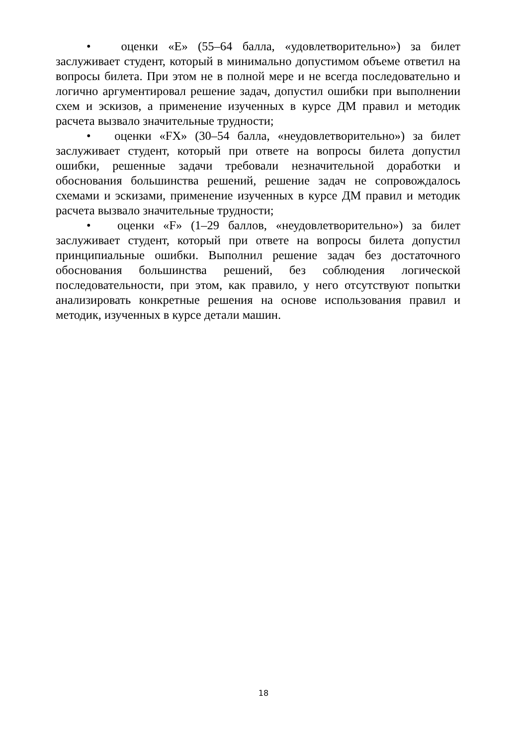• оценки «E» (55–64 балла, «удовлетворительно») за билет заслуживает студент, который в минимально допустимом объеме ответил на вопросы билета. При этом не в полной мере и не всегда последовательно и логично аргументировал решение задач, допустил ошибки при выполнении схем и эскизов, а применение изученных в курсе ДМ правил и методик расчета вызвало значительные трудности;
• оценки «FX» (30–54 балла, «неудовлетворительно») за билет заслуживает студент, который при ответе на вопросы билета допустил ошибки, решенные задачи требовали незначительной доработки и обоснования большинства решений, решение задач не сопровождалось схемами и эскизами, применение изученных в курсе ДМ правил и методик расчета вызвало значительные трудности;
• оценки «F» (1–29 баллов, «неудовлетворительно») за билет заслуживает студент, который при ответе на вопросы билета допустил принципиальные ошибки. Выполнил решение задач без достаточного обоснования большинства решений, без соблюдения логической последовательности, при этом, как правило, у него отсутствуют попытки анализировать конкретные решения на основе использования правил и методик, изученных в курсе детали машин.
18